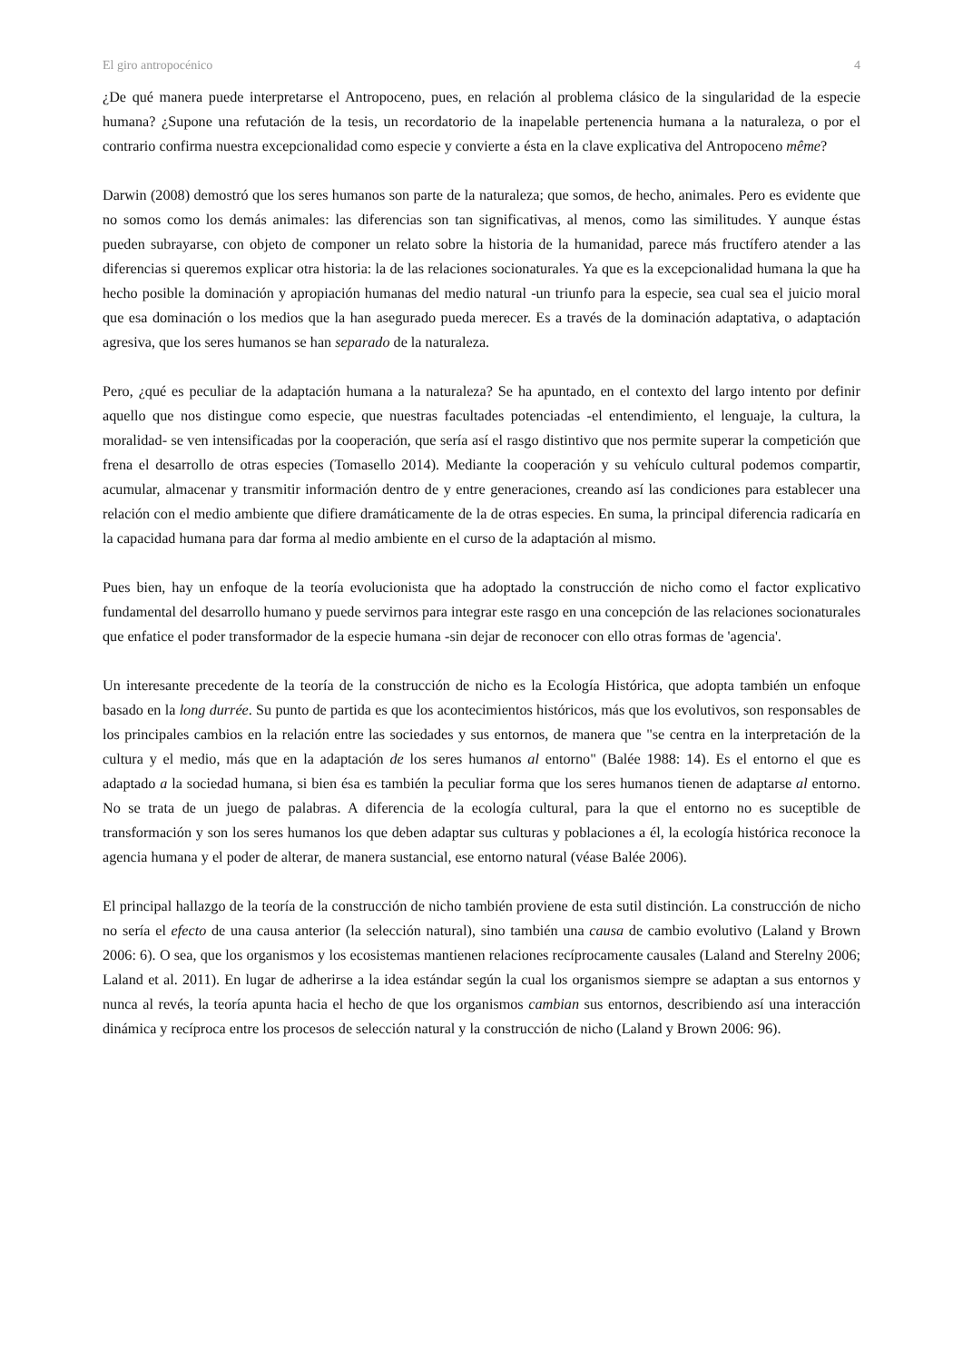El giro antropocénico 4
¿De qué manera puede interpretarse el Antropoceno, pues, en relación al problema clásico de la singularidad de la especie humana? ¿Supone una refutación de la tesis, un recordatorio de la inapelable pertenencia humana a la naturaleza, o por el contrario confirma nuestra excepcionalidad como especie y convierte a ésta en la clave explicativa del Antropoceno même?
Darwin (2008) demostró que los seres humanos son parte de la naturaleza; que somos, de hecho, animales. Pero es evidente que no somos como los demás animales: las diferencias son tan significativas, al menos, como las similitudes. Y aunque éstas pueden subrayarse, con objeto de componer un relato sobre la historia de la humanidad, parece más fructífero atender a las diferencias si queremos explicar otra historia: la de las relaciones socionaturales. Ya que es la excepcionalidad humana la que ha hecho posible la dominación y apropiación humanas del medio natural -un triunfo para la especie, sea cual sea el juicio moral que esa dominación o los medios que la han asegurado pueda merecer. Es a través de la dominación adaptativa, o adaptación agresiva, que los seres humanos se han separado de la naturaleza.
Pero, ¿qué es peculiar de la adaptación humana a la naturaleza? Se ha apuntado, en el contexto del largo intento por definir aquello que nos distingue como especie, que nuestras facultades potenciadas -el entendimiento, el lenguaje, la cultura, la moralidad- se ven intensificadas por la cooperación, que sería así el rasgo distintivo que nos permite superar la competición que frena el desarrollo de otras especies (Tomasello 2014). Mediante la cooperación y su vehículo cultural podemos compartir, acumular, almacenar y transmitir información dentro de y entre generaciones, creando así las condiciones para establecer una relación con el medio ambiente que difiere dramáticamente de la de otras especies. En suma, la principal diferencia radicaría en la capacidad humana para dar forma al medio ambiente en el curso de la adaptación al mismo.
Pues bien, hay un enfoque de la teoría evolucionista que ha adoptado la construcción de nicho como el factor explicativo fundamental del desarrollo humano y puede servirnos para integrar este rasgo en una concepción de las relaciones socionaturales que enfatice el poder transformador de la especie humana -sin dejar de reconocer con ello otras formas de 'agencia'.
Un interesante precedente de la teoría de la construcción de nicho es la Ecología Histórica, que adopta también un enfoque basado en la long durrée. Su punto de partida es que los acontecimientos históricos, más que los evolutivos, son responsables de los principales cambios en la relación entre las sociedades y sus entornos, de manera que "se centra en la interpretación de la cultura y el medio, más que en la adaptación de los seres humanos al entorno" (Balée 1988: 14). Es el entorno el que es adaptado a la sociedad humana, si bien ésa es también la peculiar forma que los seres humanos tienen de adaptarse al entorno. No se trata de un juego de palabras. A diferencia de la ecología cultural, para la que el entorno no es suceptible de transformación y son los seres humanos los que deben adaptar sus culturas y poblaciones a él, la ecología histórica reconoce la agencia humana y el poder de alterar, de manera sustancial, ese entorno natural (véase Balée 2006).
El principal hallazgo de la teoría de la construcción de nicho también proviene de esta sutil distinción. La construcción de nicho no sería el efecto de una causa anterior (la selección natural), sino también una causa de cambio evolutivo (Laland y Brown 2006: 6). O sea, que los organismos y los ecosistemas mantienen relaciones recíprocamente causales (Laland and Sterelny 2006; Laland et al. 2011). En lugar de adherirse a la idea estándar según la cual los organismos siempre se adaptan a sus entornos y nunca al revés, la teoría apunta hacia el hecho de que los organismos cambian sus entornos, describiendo así una interacción dinámica y recíproca entre los procesos de selección natural y la construcción de nicho (Laland y Brown 2006: 96).